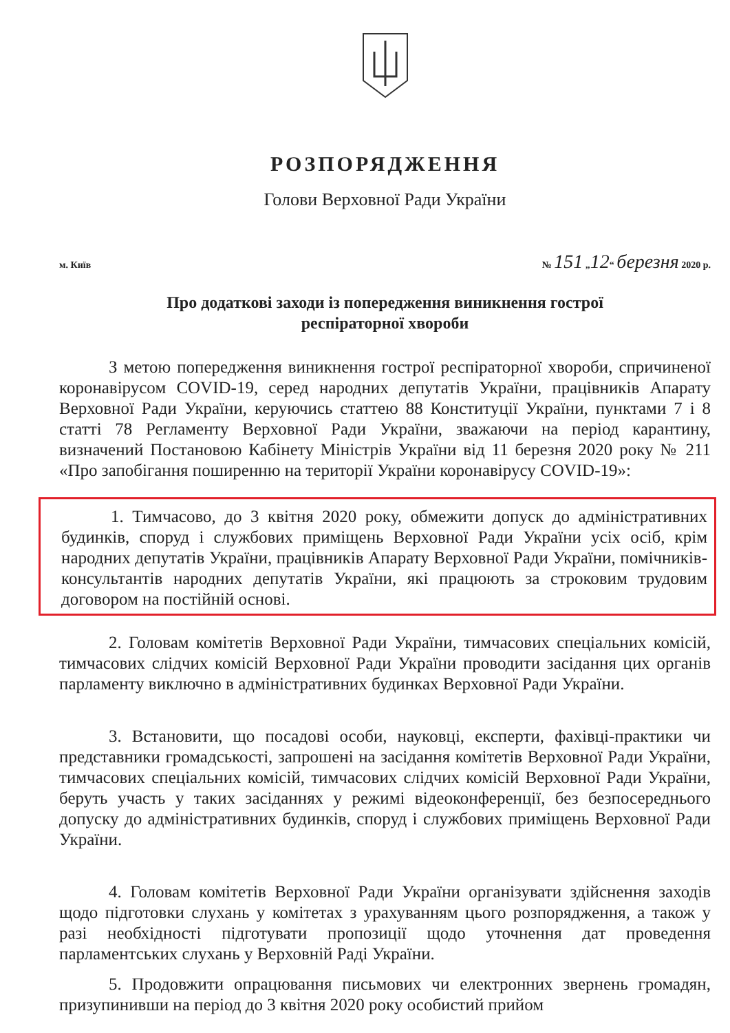РОЗПОРЯДЖЕННЯ
Голови Верховної Ради України
м. Київ № 151 „12“ березня 2020 р.
Про додаткові заходи із попередження виникнення гострої
респіраторної хвороби
З метою попередження виникнення гострої респіраторної хвороби, спричиненої коронавірусом COVID-19, серед народних депутатів України, працівників Апарату Верховної Ради України, керуючись статтею 88 Конституції України, пунктами 7 і 8 статті 78 Регламенту Верховної Ради України, зважаючи на період карантину, визначений Постановою Кабінету Міністрів України від 11 березня 2020 року № 211 «Про запобігання поширенню на території України коронавірусу COVID-19»:
1. Тимчасово, до 3 квітня 2020 року, обмежити допуск до адміністративних будинків, споруд і службових приміщень Верховної Ради України усіх осіб, крім народних депутатів України, працівників Апарату Верховної Ради України, помічників-консультантів народних депутатів України, які працюють за строковим трудовим договором на постійній основі.
2. Головам комітетів Верховної Ради України, тимчасових спеціальних комісій, тимчасових слідчих комісій Верховної Ради України проводити засідання цих органів парламенту виключно в адміністративних будинках Верховної Ради України.
3. Встановити, що посадові особи, науковці, експерти, фахівці-практики чи представники громадськості, запрошені на засідання комітетів Верховної Ради України, тимчасових спеціальних комісій, тимчасових слідчих комісій Верховної Ради України, беруть участь у таких засіданнях у режимі відеоконференції, без безпосереднього допуску до адміністративних будинків, споруд і службових приміщень Верховної Ради України.
4. Головам комітетів Верховної Ради України організувати здійснення заходів щодо підготовки слухань у комітетах з урахуванням цього розпорядження, а також у разі необхідності підготувати пропозиції щодо уточнення дат проведення парламентських слухань у Верховній Раді України.
5. Продовжити опрацювання письмових чи електронних звернень громадян, призупинивши на період до 3 квітня 2020 року особистий прийом